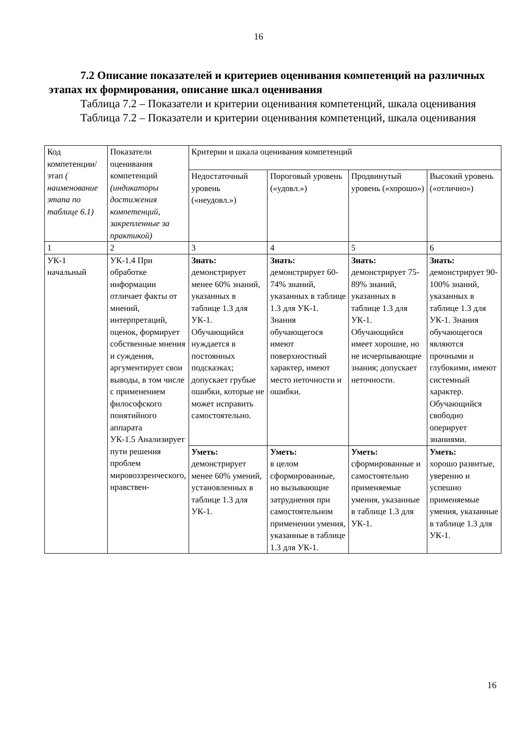16
7.2 Описание показателей и критериев оценивания компетенций на различных этапах их формирования, описание шкал оценивания
Таблица 7.2 – Показатели и критерии оценивания компетенций, шкала оценивания
Таблица 7.2 – Показатели и критерии оценивания компетенций, шкала оценивания
| Код компетенции/ этап ( наименование этапа по таблице 6.1) | Показатели оценивания компетенций (индикаторы достижения компетенций, закрепленные за практикой) | Критерии и шкала оценивания компетенций | | | |
| | | Недостаточный уровень («неудовл.») | Пороговый уровень («удовл.») | Продвинутый уровень («хорошо») | Высокий уровень («отлично») |
| 1 | 2 | 3 | 4 | 5 | 6 |
| УК-1 начальный | УК-1.4 При обработке информации отличает факты от мнений, интерпретаций, оценок, формирует собственные мнения и суждения, аргументирует свои выводы, в том числе с применением философского понятийного аппарата УК-1.5 Анализирует пути решения проблем мировоззренческого, нравствен- | Знать: демонстрирует менее 60% знаний, указанных в таблице 1.3 для УК-1. Обучающийся нуждается в постоянных подсказках; допускает грубые ошибки, которые не может исправить самостоятельно. | Знать: демонстрирует 60-74% знаний, указанных в таблице 1.3 для УК-1. Знания обучающегося имеют поверхностный характер, имеют место неточности и ошибки. | Знать: демонстрирует 75-89% знаний, указанных в таблице 1.3 для УК-1. Обучающийся имеет хорошие, но не исчерпывающие знания; допускает неточности. | Знать: демонстрирует 90-100% знаний, указанных в таблице 1.3 для УК-1. Знания обучающегося являются прочными и глубокими, имеют системный характер. Обучающийся свободно оперирует знаниями. |
| | | Уметь: демонстрирует менее 60% умений, установленных в таблице 1.3 для УК-1. | Уметь: в целом сформированные, но вызывающие затруднения при самостоятельном применении умения, указанные в таблице 1.3 для УК-1. | Уметь: сформированные и самостоятельно применяемые умения, указанные в таблице 1.3 для УК-1. | Уметь: хорошо развитые, уверенно и успешно применяемые умения, указанные в таблице 1.3 для УК-1. |
16